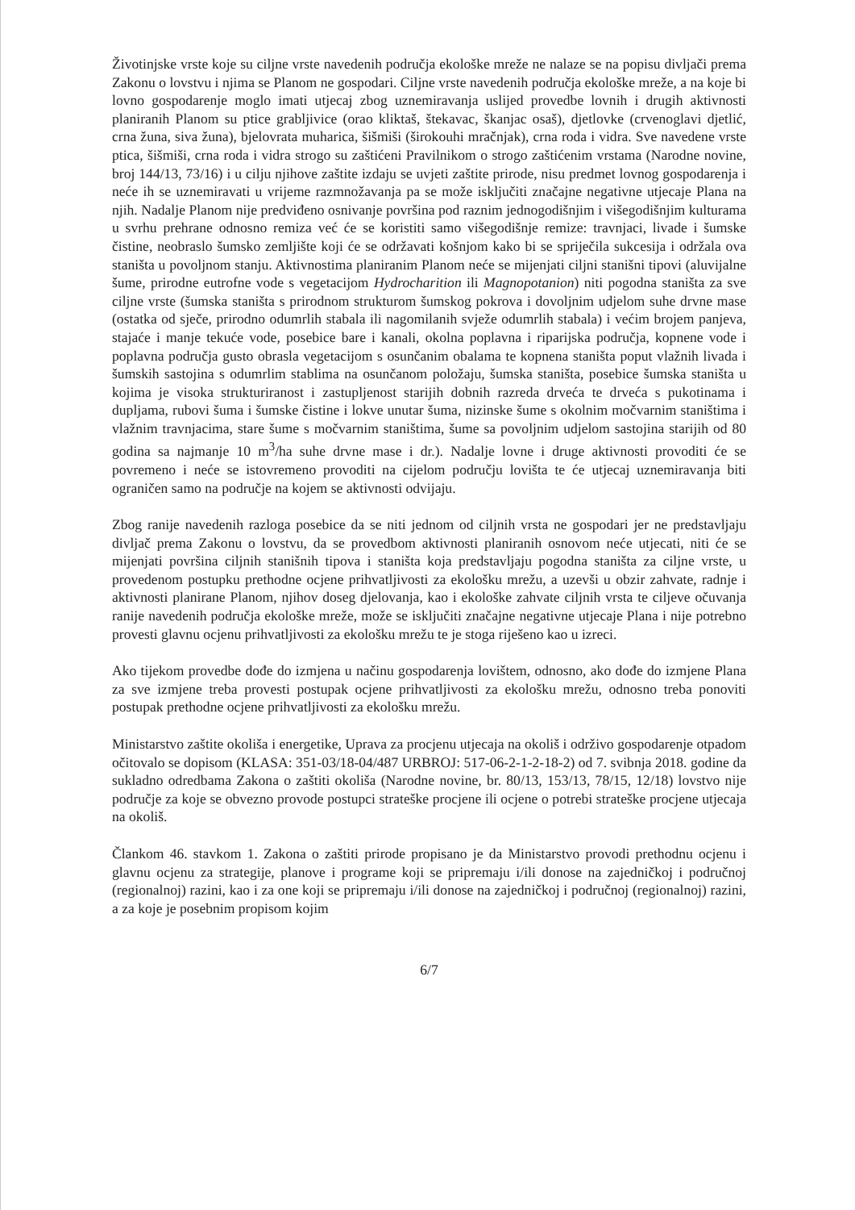Životinjske vrste koje su ciljne vrste navedenih područja ekološke mreže ne nalaze se na popisu divljači prema Zakonu o lovstvu i njima se Planom ne gospodari. Ciljne vrste navedenih područja ekološke mreže, a na koje bi lovno gospodarenje moglo imati utjecaj zbog uznemiravanja uslijed provedbe lovnih i drugih aktivnosti planiranih Planom su ptice grabljivice (orao kliktaš, štekavac, škanjac osaš), djetlovke (crvenoglavi djetlić, crna žuna, siva žuna), bjelovrata muharica, šišmiši (širokouhi mračnjak), crna roda i vidra. Sve navedene vrste ptica, šišmiši, crna roda i vidra strogo su zaštićeni Pravilnikom o strogo zaštićenim vrstama (Narodne novine, broj 144/13, 73/16) i u cilju njihove zaštite izdaju se uvjeti zaštite prirode, nisu predmet lovnog gospodarenja i neće ih se uznemiravati u vrijeme razmnožavanja pa se može isključiti značajne negativne utjecaje Plana na njih. Nadalje Planom nije predviđeno osnivanje površina pod raznim jednogodišnjim i višegodišnjim kulturama u svrhu prehrane odnosno remiza već će se koristiti samo višegodišnje remize: travnjaci, livade i šumske čistine, neobraslo šumsko zemljište koji će se održavati košnjom kako bi se spriječila sukcesija i održala ova staništa u povoljnom stanju. Aktivnostima planiranim Planom neće se mijenjati ciljni stanišni tipovi (aluvijalne šume, prirodne eutrofne vode s vegetacijom Hydrocharition ili Magnopotanion) niti pogodna staništa za sve ciljne vrste (šumska staništa s prirodnom strukturom šumskog pokrova i dovoljnim udjelom suhe drvne mase (ostatka od sječe, prirodno odumrlih stabala ili nagomilanih svježe odumrlih stabala) i većim brojem panjeva, stajaće i manje tekuće vode, posebice bare i kanali, okolna poplavna i riparijska područja, kopnene vode i poplavna područja gusto obrasla vegetacijom s osunčanim obalama te kopnena staništa poput vlažnih livada i šumskih sastojina s odumrlim stablima na osunčanom položaju, šumska staništa, posebice šumska staništa u kojima je visoka strukturiranost i zastupljenost starijih dobnih razreda drveća te drveća s pukotinama i dupljama, rubovi šuma i šumske čistine i lokve unutar šuma, nizinske šume s okolnim močvarnim staništima i vlažnim travnjacima, stare šume s močvarnim staništima, šume sa povoljnim udjelom sastojina starijih od 80 godina sa najmanje 10 m<sup>3</sup>/ha suhe drvne mase i dr.). Nadalje lovne i druge aktivnosti provoditi će se povremeno i neće se istovremeno provoditi na cijelom području lovišta te će utjecaj uznemiravanja biti ograničen samo na područje na kojem se aktivnosti odvijaju.
Zbog ranije navedenih razloga posebice da se niti jednom od ciljnih vrsta ne gospodari jer ne predstavljaju divljač prema Zakonu o lovstvu, da se provedbom aktivnosti planiranih osnovom neće utjecati, niti će se mijenjati površina ciljnih stanišnih tipova i staništa koja predstavljaju pogodna staništa za ciljne vrste, u provedenom postupku prethodne ocjene prihvatljivosti za ekološku mrežu, a uzevši u obzir zahvate, radnje i aktivnosti planirane Planom, njihov doseg djelovanja, kao i ekološke zahvate ciljnih vrsta te ciljeve očuvanja ranije navedenih područja ekološke mreže, može se isključiti značajne negativne utjecaje Plana i nije potrebno provesti glavnu ocjenu prihvatljivosti za ekološku mrežu te je stoga riješeno kao u izreci.
Ako tijekom provedbe dođe do izmjena u načinu gospodarenja lovištem, odnosno, ako dođe do izmjene Plana za sve izmjene treba provesti postupak ocjene prihvatljivosti za ekološku mrežu, odnosno treba ponoviti postupak prethodne ocjene prihvatljivosti za ekološku mrežu.
Ministarstvo zaštite okoliša i energetike, Uprava za procjenu utjecaja na okoliš i održivo gospodarenje otpadom očitovalo se dopisom (KLASA: 351-03/18-04/487 URBROJ: 517-06-2-1-2-18-2) od 7. svibnja 2018. godine da sukladno odredbama Zakona o zaštiti okoliša (Narodne novine, br. 80/13, 153/13, 78/15, 12/18) lovstvo nije područje za koje se obvezno provode postupci strateške procjene ili ocjene o potrebi strateške procjene utjecaja na okoliš.
Člankom 46. stavkom 1. Zakona o zaštiti prirode propisano je da Ministarstvo provodi prethodnu ocjenu i glavnu ocjenu za strategije, planove i programe koji se pripremaju i/ili donose na zajedničkoj i područnoj (regionalnoj) razini, kao i za one koji se pripremaju i/ili donose na zajedničkoj i područnoj (regionalnoj) razini, a za koje je posebnim propisom kojim
6/7